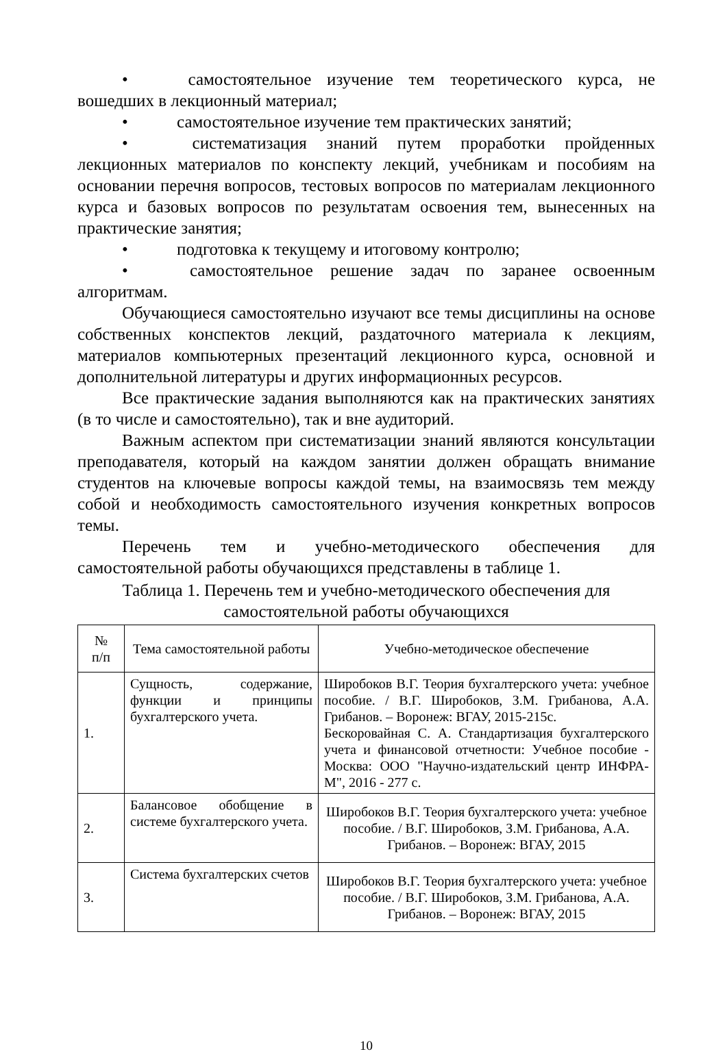• самостоятельное изучение тем теоретического курса, не вошедших в лекционный материал;
• самостоятельное изучение тем практических занятий;
• систематизация знаний путем проработки пройденных лекционных материалов по конспекту лекций, учебникам и пособиям на основании перечня вопросов, тестовых вопросов по материалам лекционного курса и базовых вопросов по результатам освоения тем, вынесенных на практические занятия;
• подготовка к текущему и итоговому контролю;
• самостоятельное решение задач по заранее освоенным алгоритмам.
Обучающиеся самостоятельно изучают все темы дисциплины на основе собственных конспектов лекций, раздаточного материала к лекциям, материалов компьютерных презентаций лекционного курса, основной и дополнительной литературы и других информационных ресурсов.
Все практические задания выполняются как на практических занятиях (в то числе и самостоятельно), так и вне аудиторий.
Важным аспектом при систематизации знаний являются консультации преподавателя, который на каждом занятии должен обращать внимание студентов на ключевые вопросы каждой темы, на взаимосвязь тем между собой и необходимость самостоятельного изучения конкретных вопросов темы.
Перечень тем и учебно-методического обеспечения для самостоятельной работы обучающихся представлены в таблице 1.
Таблица 1. Перечень тем и учебно-методического обеспечения для самостоятельной работы обучающихся
| № п/п | Тема самостоятельной работы | Учебно-методическое обеспечение |
| --- | --- | --- |
| 1. | Сущность, содержание, функции и принципы бухгалтерского учета. | Широбоков В.Г. Теория бухгалтерского учета: учебное пособие. / В.Г. Широбоков, З.М. Грибанова, А.А. Грибанов. – Воронеж: ВГАУ, 2015-215с. Бескоровайная С. А. Стандартизация бухгалтерского учета и финансовой отчетности: Учебное пособие - Москва: ООО "Научно-издательский центр ИНФРА-М", 2016 - 277 с. |
| 2. | Балансовое обобщение в системе бухгалтерского учета. | Широбоков В.Г. Теория бухгалтерского учета: учебное пособие. / В.Г. Широбоков, З.М. Грибанова, А.А. Грибанов. – Воронеж: ВГАУ, 2015 |
| 3. | Система бухгалтерских счетов | Широбоков В.Г. Теория бухгалтерского учета: учебное пособие. / В.Г. Широбоков, З.М. Грибанова, А.А. Грибанов. – Воронеж: ВГАУ, 2015 |
10